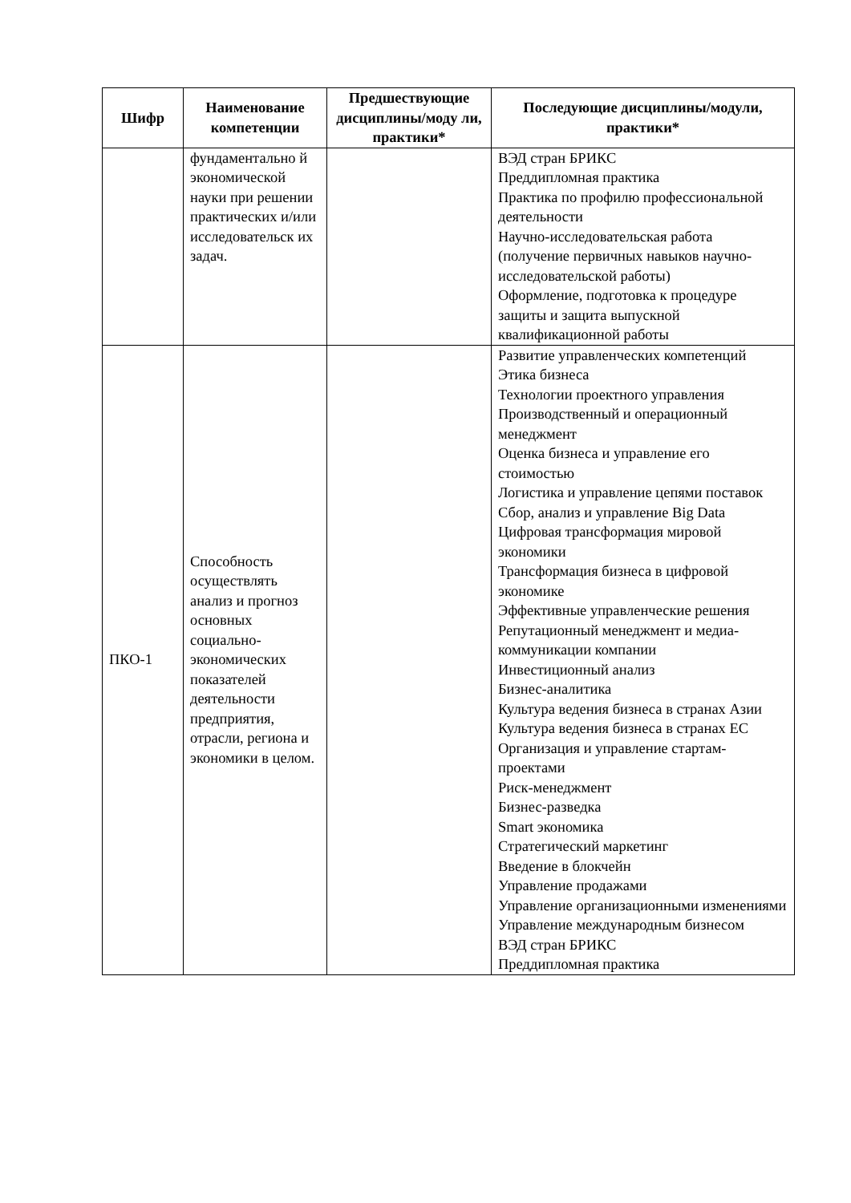| Шифр | Наименование компетенции | Предшествующие дисциплины/моду ли, практики* | Последующие дисциплины/модули, практики* |
| --- | --- | --- | --- |
| | фундаментально й экономической науки при решении практических и/или исследовательск их задач. | | ВЭД стран БРИКС Преддипломная практика Практика по профилю профессиональной деятельности Научно-исследовательская работа (получение первичных навыков научно-исследовательской работы) Оформление, подготовка к процедуре защиты и защита выпускной квалификационной работы |
| ПКО-1 | Способность осуществлять анализ и прогноз основных социально-экономических показателей деятельности предприятия, отрасли, региона и экономики в целом. | | Развитие управленческих компетенций Этика бизнеса Технологии проектного управления Производственный и операционный менеджмент Оценка бизнеса и управление его стоимостью Логистика и управление цепями поставок Сбор, анализ и управление Big Data Цифровая трансформация мировой экономики Трансформация бизнеса в цифровой экономике Эффективные управленческие решения Репутационный менеджмент и медиа-коммуникации компании Инвестиционный анализ Бизнес-аналитика Культура ведения бизнеса в странах Азии Культура ведения бизнеса в странах ЕС Организация и управление стартам-проектами Риск-менеджмент Бизнес-разведка Smart экономика Стратегический маркетинг Введение в блокчейн Управление продажами Управление организационными изменениями Управление международным бизнесом ВЭД стран БРИКС Преддипломная практика |